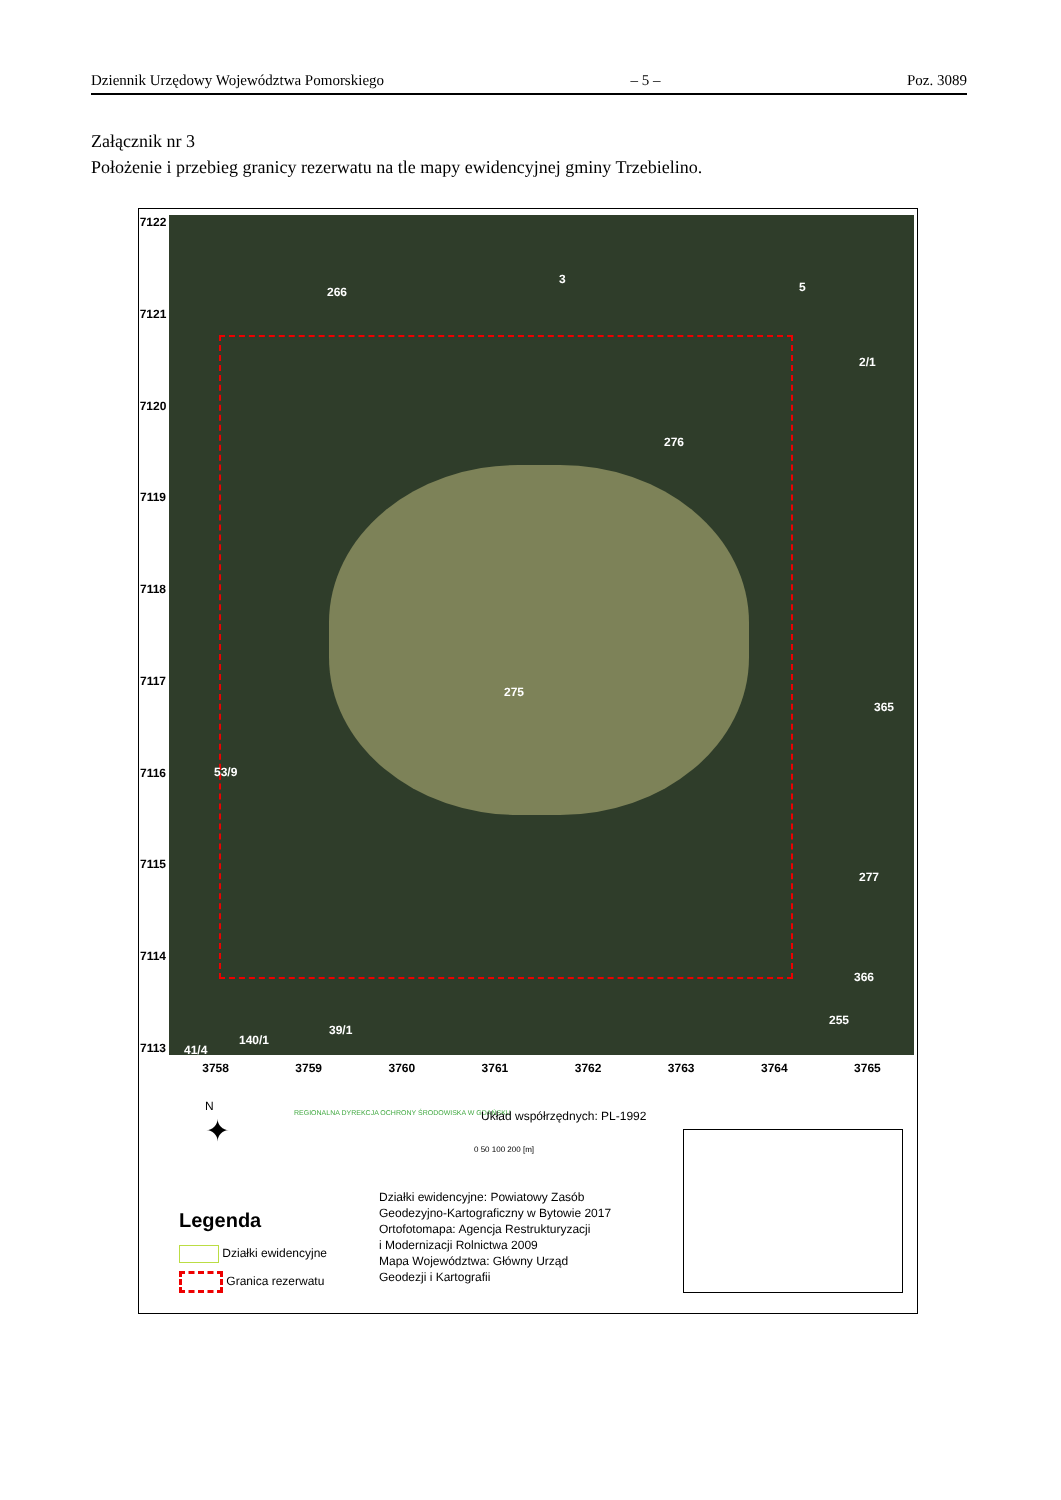Dziennik Urzędowy Województwa Pomorskiego – 5 – Poz. 3089
Załącznik nr 3
Położenie i przebieg granicy rezerwatu na tle mapy ewidencyjnej gminy Trzebielino.
7122
7121
7120
7119
7118
7117
7116
7115
7114
7113
266
3
5
2/1
276
275
365
53/9
277
366
255
39/1
140/1
41/4
3758 3759 3760 3761 3762 3763 3764 3765
N
✦
REGIONALNA DYREKCJA OCHRONY ŚRODOWISKA W GDAŃSKU
Układ współrzędnych: PL-1992
0 50 100 200 [m]
Działki ewidencyjne: Powiatowy Zasób
Geodezyjno-Kartograficzny w Bytowie 2017
Ortofotomapa: Agencja Restrukturyzacji
i Modernizacji Rolnictwa 2009
Mapa Województwa: Główny Urząd
Geodezji i Kartografii
Legenda
Działki ewidencyjne
Granica rezerwatu